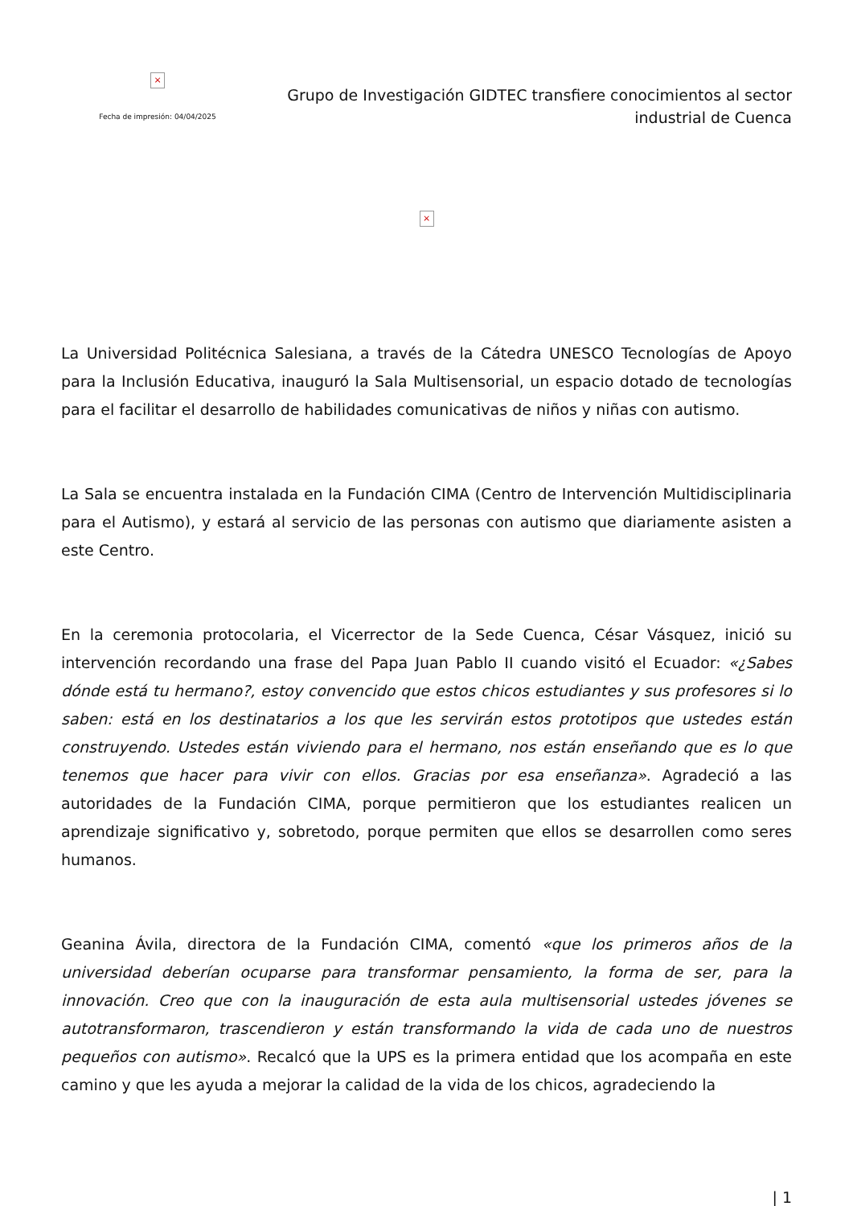×
Fecha de impresión: 04/04/2025
Grupo de Investigación GIDTEC transfiere conocimientos al sector industrial de Cuenca
×
La Universidad Politécnica Salesiana, a través de la Cátedra UNESCO Tecnologías de Apoyo para la Inclusión Educativa, inauguró la Sala Multisensorial, un espacio dotado de tecnologías para el facilitar el desarrollo de habilidades comunicativas de niños y niñas con autismo.
La Sala se encuentra instalada en la Fundación CIMA (Centro de Intervención Multidisciplinaria para el Autismo), y estará al servicio de las personas con autismo que diariamente asisten a este Centro.
En la ceremonia protocolaria, el Vicerrector de la Sede Cuenca, César Vásquez, inició su intervención recordando una frase del Papa Juan Pablo II cuando visitó el Ecuador: «¿Sabes dónde está tu hermano?, estoy convencido que estos chicos estudiantes y sus profesores si lo saben: está en los destinatarios a los que les servirán estos prototipos que ustedes están construyendo. Ustedes están viviendo para el hermano, nos están enseñando que es lo que tenemos que hacer para vivir con ellos. Gracias por esa enseñanza». Agradeció a las autoridades de la Fundación CIMA, porque permitieron que los estudiantes realicen un aprendizaje significativo y, sobretodo, porque permiten que ellos se desarrollen como seres humanos.
Geanina Ávila, directora de la Fundación CIMA, comentó «que los primeros años de la universidad deberían ocuparse para transformar pensamiento, la forma de ser, para la innovación. Creo que con la inauguración de esta aula multisensorial ustedes jóvenes se autotransformaron, trascendieron y están transformando la vida de cada uno de nuestros pequeños con autismo». Recalcó que la UPS es la primera entidad que los acompaña en este camino y que les ayuda a mejorar la calidad de la vida de los chicos, agradeciendo la
| 1